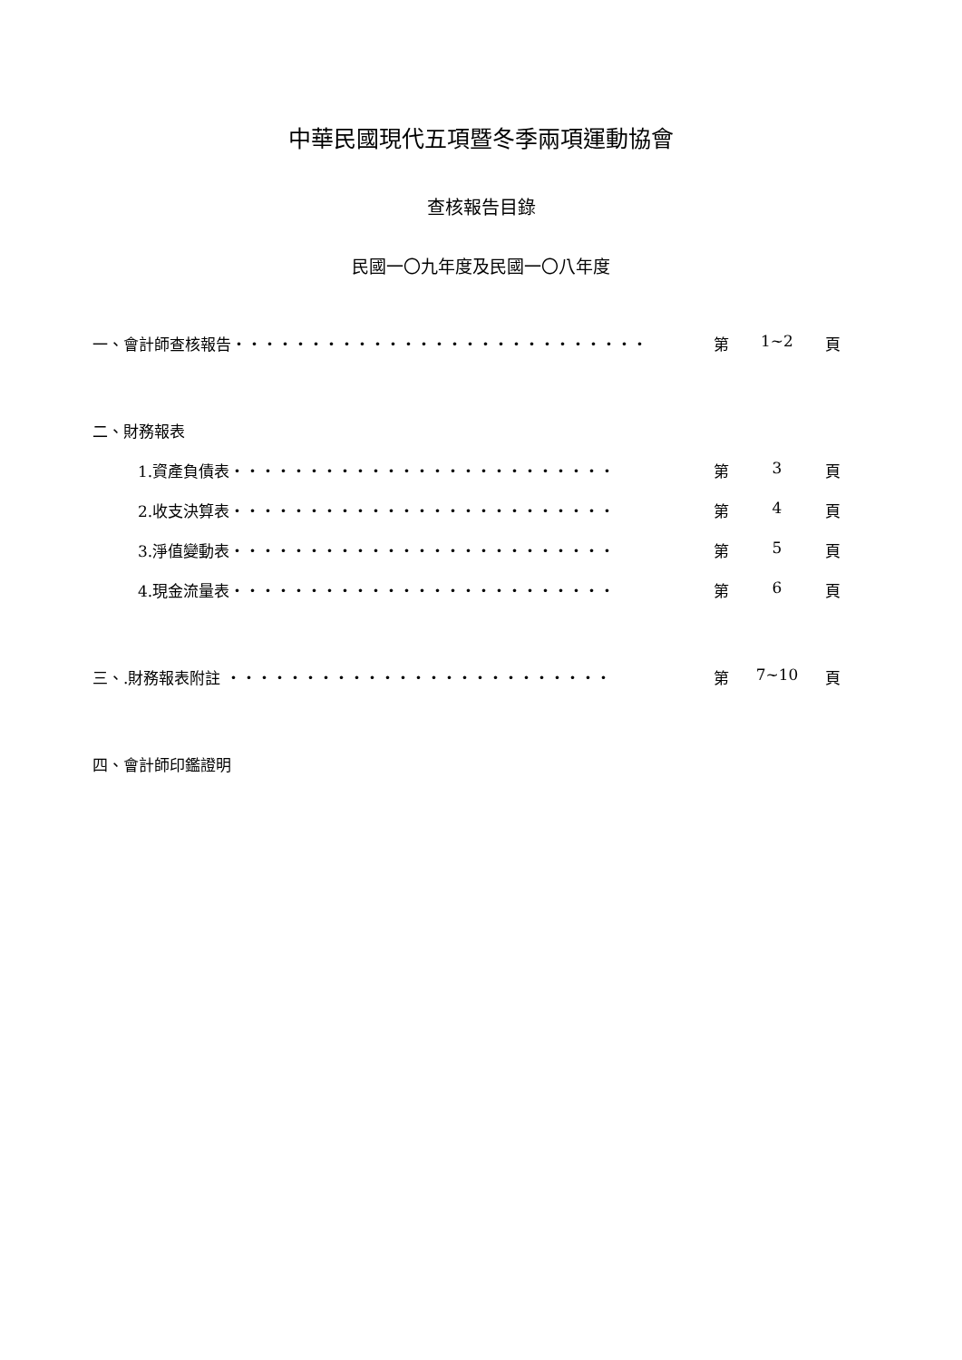中華民國現代五項暨冬季兩項運動協會
查核報告目錄
民國一〇九年度及民國一〇八年度
一、會計師查核報告‧‧‧‧‧‧‧‧‧‧‧‧‧‧‧‧‧‧‧‧‧‧‧‧‧‧‧ 第 1~2 頁
二、財務報表
1.資產負債表‧‧‧‧‧‧‧‧‧‧‧‧‧‧‧‧‧‧‧‧‧‧‧‧‧ 第 3 頁
2.收支決算表‧‧‧‧‧‧‧‧‧‧‧‧‧‧‧‧‧‧‧‧‧‧‧‧‧ 第 4 頁
3.淨值變動表‧‧‧‧‧‧‧‧‧‧‧‧‧‧‧‧‧‧‧‧‧‧‧‧‧ 第 5 頁
4.現金流量表‧‧‧‧‧‧‧‧‧‧‧‧‧‧‧‧‧‧‧‧‧‧‧‧‧ 第 6 頁
三、.財務報表附註 ‧‧‧‧‧‧‧‧‧‧‧‧‧‧‧‧‧‧‧‧‧‧‧‧‧ 第 7~10 頁
四、會計師印鑑證明